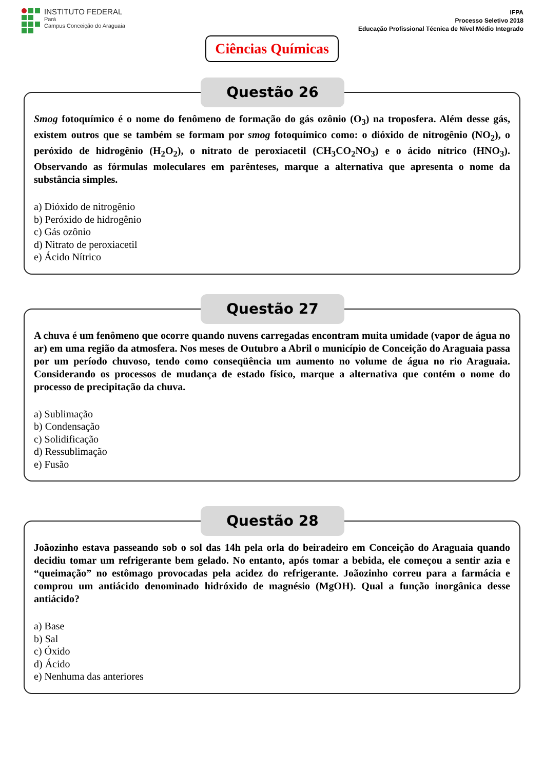INSTITUTO FEDERAL
Pará
Campus Conceição do Araguaia
IFPA
Processo Seletivo 2018
Educação Profissional Técnica de Nível Médio Integrado
Ciências Químicas
Questão 26
Smog fotoquímico é o nome do fenômeno de formação do gás ozônio (O<sub>3</sub>) na troposfera. Além desse gás, existem outros que se também se formam por smog fotoquímico como: o dióxido de nitrogênio (NO<sub>2</sub>), o peróxido de hidrogênio (H<sub>2</sub>O<sub>2</sub>), o nitrato de peroxiacetil (CH<sub>3</sub>CO<sub>2</sub>NO<sub>3</sub>) e o ácido nítrico (HNO<sub>3</sub>). Observando as fórmulas moleculares em parênteses, marque a alternativa que apresenta o nome da substância simples.
a) Dióxido de nitrogênio
b) Peróxido de hidrogênio
c) Gás ozônio
d) Nitrato de peroxiacetil
e) Ácido Nítrico
Questão 27
A chuva é um fenômeno que ocorre quando nuvens carregadas encontram muita umidade (vapor de água no ar) em uma região da atmosfera. Nos meses de Outubro a Abril o município de Conceição do Araguaia passa por um período chuvoso, tendo como conseqüência um aumento no volume de água no rio Araguaia. Considerando os processos de mudança de estado físico, marque a alternativa que contém o nome do processo de precipitação da chuva.
a) Sublimação
b) Condensação
c) Solidificação
d) Ressublimação
e) Fusão
Questão 28
Joãozinho estava passeando sob o sol das 14h pela orla do beiradeiro em Conceição do Araguaia quando decidiu tomar um refrigerante bem gelado. No entanto, após tomar a bebida, ele começou a sentir azia e “queimação” no estômago provocadas pela acidez do refrigerante. Joãozinho correu para a farmácia e comprou um antiácido denominado hidróxido de magnésio (MgOH). Qual a função inorgânica desse antiácido?
a) Base
b) Sal
c) Óxido
d) Ácido
e) Nenhuma das anteriores